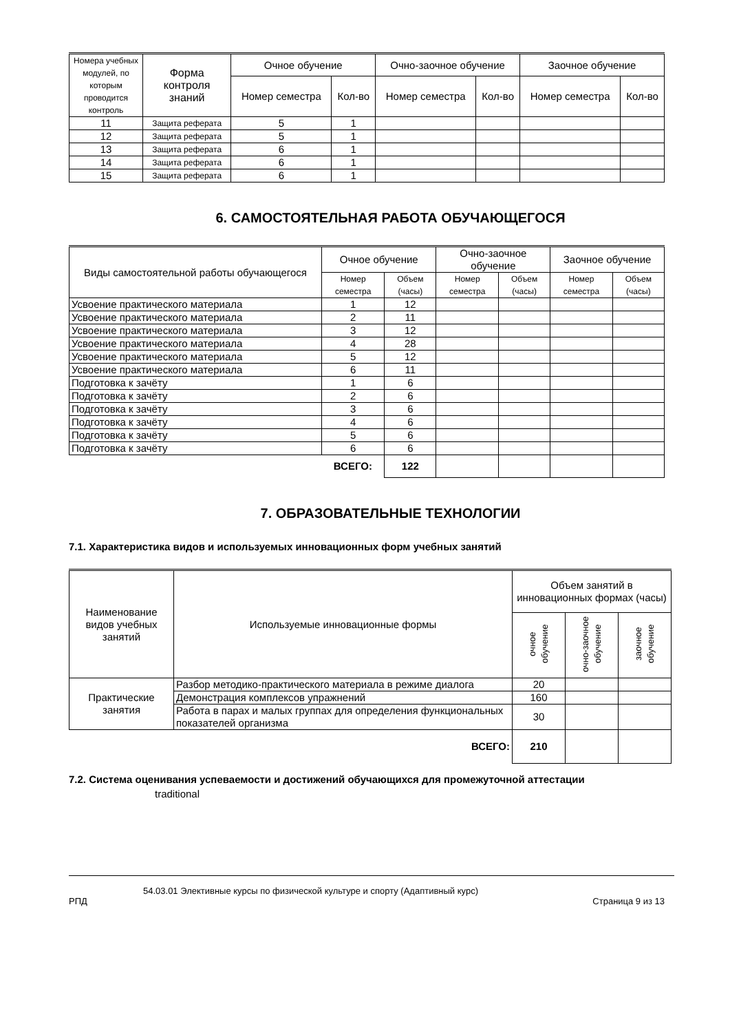| Номера учебных модулей, по которым проводится контроль | Форма контроля знаний | Очное обучение | | Очно-заочное обучение | | Заочное обучение | |
| --- | --- | --- | --- | --- | --- | --- | --- |
| | | Номер семестра | Кол-во | Номер семестра | Кол-во | Номер семестра | Кол-во |
| 11 | Защита реферата | 5 | 1 | | | | |
| 12 | Защита реферата | 5 | 1 | | | | |
| 13 | Защита реферата | 6 | 1 | | | | |
| 14 | Защита реферата | 6 | 1 | | | | |
| 15 | Защита реферата | 6 | 1 | | | | |
6. САМОСТОЯТЕЛЬНАЯ РАБОТА ОБУЧАЮЩЕГОСЯ
| Виды самостоятельной работы обучающегося | Очное обучение | | Очно-заочное обучение | | Заочное обучение | |
| --- | --- | --- | --- | --- | --- | --- |
| | Номер семестра | Объем (часы) | Номер семестра | Объем (часы) | Номер семестра | Объем (часы) |
| Усвоение практического материала | 1 | 12 | | | | |
| Усвоение практического материала | 2 | 11 | | | | |
| Усвоение практического материала | 3 | 12 | | | | |
| Усвоение практического материала | 4 | 28 | | | | |
| Усвоение практического материала | 5 | 12 | | | | |
| Усвоение практического материала | 6 | 11 | | | | |
| Подготовка к зачёту | 1 | 6 | | | | |
| Подготовка к зачёту | 2 | 6 | | | | |
| Подготовка к зачёту | 3 | 6 | | | | |
| Подготовка к зачёту | 4 | 6 | | | | |
| Подготовка к зачёту | 5 | 6 | | | | |
| Подготовка к зачёту | 6 | 6 | | | | |
| | ВСЕГО: | 122 | | | | |
7. ОБРАЗОВАТЕЛЬНЫЕ ТЕХНОЛОГИИ
7.1. Характеристика видов и используемых инновационных форм учебных занятий
| Наименование видов учебных занятий | Используемые инновационные формы | Объем занятий в инновационных формах (часы) | | |
| --- | --- | --- | --- | --- |
| | | очное обучение | очно-заочное обучение | заочное обучение |
| Практические занятия | Разбор методико-практического материала в режиме диалога | 20 | | |
| | Демонстрация комплексов упражнений | 160 | | |
| | Работа в парах и малых группах для определения функциональных показателей организма | 30 | | |
| | ВСЕГО: | 210 | | |
7.2. Система оценивания успеваемости и достижений обучающихся для промежуточной аттестации
traditional
54.03.01 Элективные курсы по физической культуре и спорту (Адаптивный курс)
РПД Страница 9 из 13